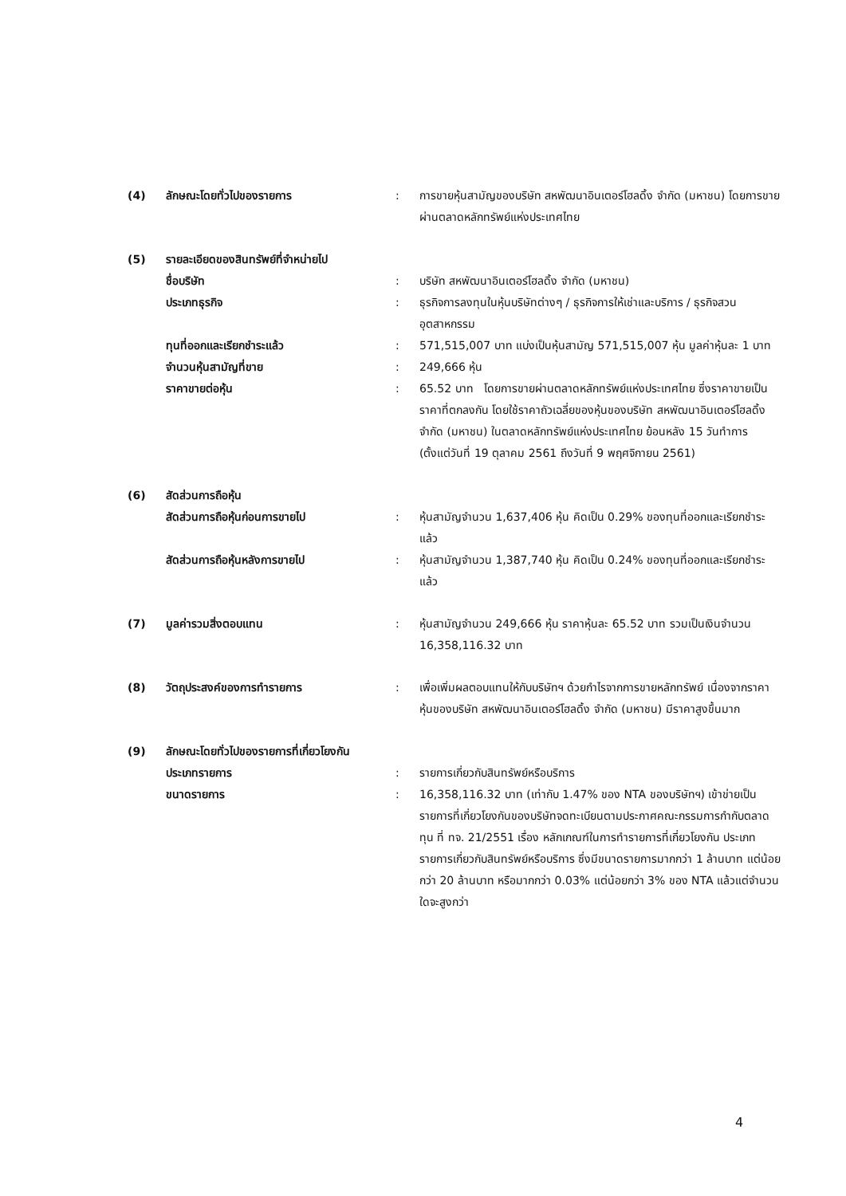| (4) | ลักษณะโดยทั่วไปของรายการ | : | การขายหุ้นสามัญของบริษัท สหพัฒนาอินเตอร์โฮลดิ้ง จำกัด (มหาชน) โดยการขายผ่านตลาดหลักทรัพย์แห่งประเทศไทย |
| (5) | รายละเอียดของสินทรัพย์ที่จำหน่ายไป | | |
| | ชื่อบริษัท | : | บริษัท สหพัฒนาอินเตอร์โฮลดิ้ง จำกัด (มหาชน) |
| | ประเภทธุรกิจ | : | ธุรกิจการลงทุนในหุ้นบริษัทต่างๆ / ธุรกิจการให้เช่าและบริการ / ธุรกิจสวนอุตสาหกรรม |
| | ทุนที่ออกและเรียกชำระแล้ว | : | 571,515,007 บาท แบ่งเป็นหุ้นสามัญ 571,515,007 หุ้น มูลค่าหุ้นละ 1 บาท |
| | จำนวนหุ้นสามัญที่ขาย | : | 249,666 หุ้น |
| | ราคาขายต่อหุ้น | : | 65.52 บาท โดยการขายผ่านตลาดหลักทรัพย์แห่งประเทศไทย ซึ่งราคาขายเป็นราคาที่ตกลงกัน โดยใช้ราคาถัวเฉลี่ยของหุ้นของบริษัท สหพัฒนาอินเตอร์โฮลดิ้ง จำกัด (มหาชน) ในตลาดหลักทรัพย์แห่งประเทศไทย ย้อนหลัง 15 วันทำการ (ตั้งแต่วันที่ 19 ตุลาคม 2561 ถึงวันที่ 9 พฤศจิกายน 2561) |
| (6) | สัดส่วนการถือหุ้น | | |
| | สัดส่วนการถือหุ้นก่อนการขายไป | : | หุ้นสามัญจำนวน 1,637,406 หุ้น คิดเป็น 0.29% ของทุนที่ออกและเรียกชำระแล้ว |
| | สัดส่วนการถือหุ้นหลังการขายไป | : | หุ้นสามัญจำนวน 1,387,740 หุ้น คิดเป็น 0.24% ของทุนที่ออกและเรียกชำระแล้ว |
| (7) | มูลค่ารวมสิ่งตอบแทน | : | หุ้นสามัญจำนวน 249,666 หุ้น ราคาหุ้นละ 65.52 บาท รวมเป็นเงินจำนวน 16,358,116.32 บาท |
| (8) | วัตถุประสงค์ของการทำรายการ | : | เพื่อเพิ่มผลตอบแทนให้กับบริษัทฯ ด้วยกำไรจากการขายหลักทรัพย์ เนื่องจากราคาหุ้นของบริษัท สหพัฒนาอินเตอร์โฮลดิ้ง จำกัด (มหาชน) มีราคาสูงขึ้นมาก |
| (9) | ลักษณะโดยทั่วไปของรายการที่เกี่ยวโยงกัน | | |
| | ประเภทรายการ | : | รายการเกี่ยวกับสินทรัพย์หรือบริการ |
| | ขนาดรายการ | : | 16,358,116.32 บาท (เท่ากับ 1.47% ของ NTA ของบริษัทฯ) เข้าข่ายเป็นรายการที่เกี่ยวโยงกันของบริษัทจดทะเบียนตามประกาศคณะกรรมการกำกับตลาดทุน ที่ ทจ. 21/2551 เรื่อง หลักเกณฑ์ในการทำรายการที่เกี่ยวโยงกัน ประเภทรายการเกี่ยวกับสินทรัพย์หรือบริการ ซึ่งมีขนาดรายการมากกว่า 1 ล้านบาท แต่น้อยกว่า 20 ล้านบาท หรือมากกว่า 0.03% แต่น้อยกว่า 3% ของ NTA แล้วแต่จำนวนใดจะสูงกว่า |
4